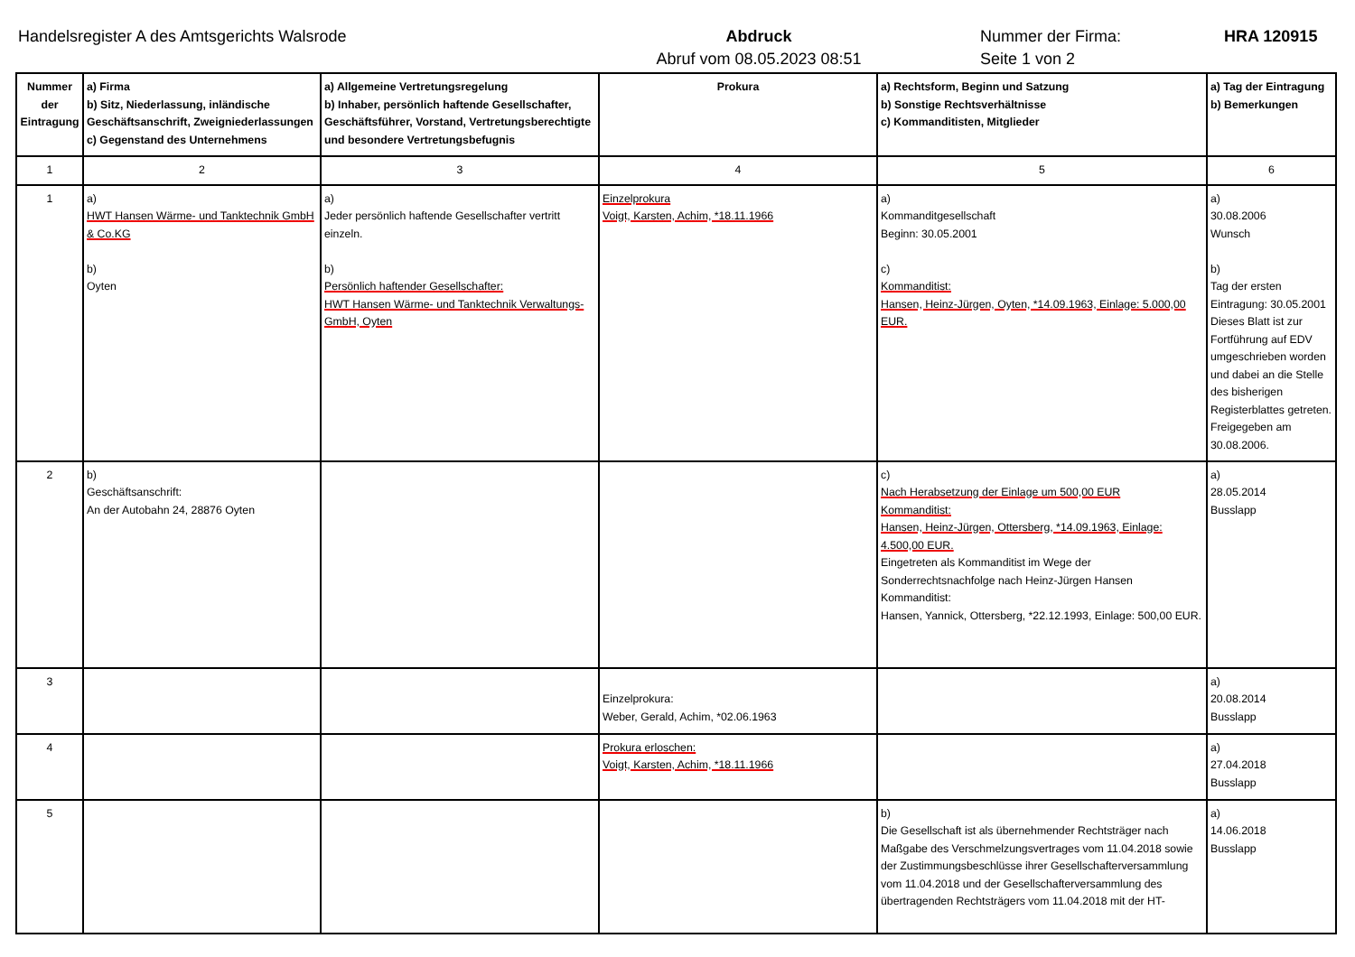Handelsregister A des Amtsgerichts Walsrode Abdruck
Abruf vom 08.05.2023 08:51
Nummer der Firma:
Seite 1 von 2
HRA 120915
| Nummer der Eintragung | a) Firma b) Sitz, Niederlassung, inländische Geschäftsanschrift, Zweigniederlassungen c) Gegenstand des Unternehmens | a) Allgemeine Vertretungsregelung b) Inhaber, persönlich haftende Gesellschafter, Geschäftsführer, Vorstand, Vertretungsberechtigte und besondere Vertretungsbefugnis | Prokura | a) Rechtsform, Beginn und Satzung b) Sonstige Rechtsverhältnisse c) Kommanditisten, Mitglieder | a) Tag der Eintragung b) Bemerkungen |
| --- | --- | --- | --- | --- | --- |
| 1 | 2 | 3 | 4 | 5 | 6 |
| 1 | a) HWT Hansen Wärme- und Tanktechnik GmbH & Co.KG b) Oyten | a) Jeder persönlich haftende Gesellschafter vertritt einzeln. b) Persönlich haftender Gesellschafter: HWT Hansen Wärme- und Tanktechnik Verwaltungs-GmbH, Oyten | Einzelprokura Voigt, Karsten, Achim, *18.11.1966 | a) Kommanditgesellschaft Beginn: 30.05.2001 c) Kommanditist: Hansen, Heinz-Jürgen, Oyten, *14.09.1963, Einlage: 5.000,00 EUR. | a) 30.08.2006 Wunsch b) Tag der ersten Eintragung: 30.05.2001 Dieses Blatt ist zur Fortführung auf EDV umgeschrieben worden und dabei an die Stelle des bisherigen Registerblattes getreten. Freigegeben am 30.08.2006. |
| 2 | b) Geschäftsanschrift: An der Autobahn 24, 28876 Oyten | | | c) Nach Herabsetzung der Einlage um 500,00 EUR Kommanditist: Hansen, Heinz-Jürgen, Ottersberg, *14.09.1963, Einlage: 4.500,00 EUR. Eingetreten als Kommanditist im Wege der Sonderrechtsnachfolge nach Heinz-Jürgen Hansen Kommanditist: Hansen, Yannick, Ottersberg, *22.12.1993, Einlage: 500,00 EUR. | a) 28.05.2014 Busslapp |
| 3 | | | Einzelprokura: Weber, Gerald, Achim, *02.06.1963 | | a) 20.08.2014 Busslapp |
| 4 | | | Prokura erloschen: Voigt, Karsten, Achim, *18.11.1966 | | a) 27.04.2018 Busslapp |
| 5 | | | | b) Die Gesellschaft ist als übernehmender Rechtsträger nach Maßgabe des Verschmelzungsvertrages vom 11.04.2018 sowie der Zustimmungsbeschlüsse ihrer Gesellschafterversammlung vom 11.04.2018 und der Gesellschafterversammlung des übertragenden Rechtsträgers vom 11.04.2018 mit der HT- | a) 14.06.2018 Busslapp |